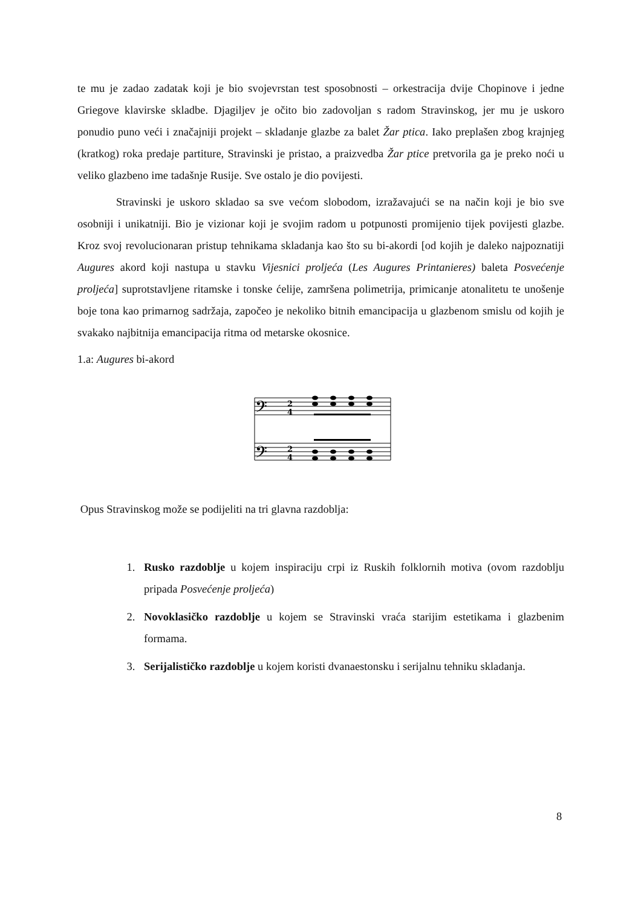te mu je zadao zadatak koji je bio svojevrstan test sposobnosti – orkestracija dvije Chopinove i jedne Griegove klavirske skladbe. Djagiljev je očito bio zadovoljan s radom Stravinskog, jer mu je uskoro ponudio puno veći i značajniji projekt – skladanje glazbe za balet Žar ptica. Iako preplašen zbog krajnjeg (kratkog) roka predaje partiture, Stravinski je pristao, a praizvedba Žar ptice pretvorila ga je preko noći u veliko glazbeno ime tadašnje Rusije. Sve ostalo je dio povijesti.
Stravinski je uskoro skladao sa sve većom slobodom, izražavajući se na način koji je bio sve osobniji i unikatniji. Bio je vizionar koji je svojim radom u potpunosti promijenio tijek povijesti glazbe. Kroz svoj revolucionaran pristup tehnikama skladanja kao što su bi-akordi [od kojih je daleko najpoznatiji Augures akord koji nastupa u stavku Vijesnici proljeća (Les Augures Printanieres) baleta Posvećenje proljeća] suprotstavljene ritamske i tonske ćelije, zamršena polimetrija, primicanje atonalitetu te unošenje boje tona kao primarnog sadržaja, započeo je nekoliko bitnih emancipacija u glazbenom smislu od kojih je svakako najbitnija emancipacija ritma od metarske okosnice.
1.a: Augures bi-akord
𝄢
𝄢
2
4
2
4
Opus Stravinskog može se podijeliti na tri glavna razdoblja:
1. Rusko razdoblje u kojem inspiraciju crpi iz Ruskih folklornih motiva (ovom razdoblju pripada Posvećenje proljeća)
2. Novoklasičko razdoblje u kojem se Stravinski vraća starijim estetikama i glazbenim formama.
3. Serijalističko razdoblje u kojem koristi dvanaestonsku i serijalnu tehniku skladanja.
8